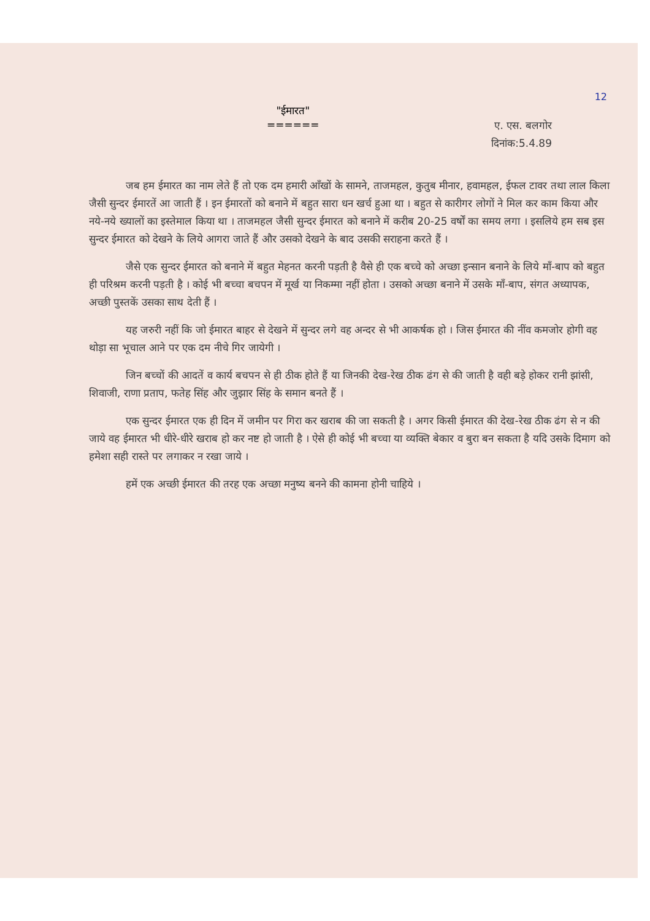12
"ईमारत"
======
ए. एस. बलगोर
दिनांक:5.4.89
जब हम ईमारत का नाम लेते हैं तो एक दम हमारी आँखों के सामने, ताजमहल, कुतुब मीनार, हवामहल, ईफल टावर तथा लाल किला जैसी सुन्दर ईमारतें आ जाती हैं । इन ईमारतों को बनाने में बहुत सारा धन खर्च हुआ था । बहुत से कारीगर लोगों ने मिल कर काम किया और नये-नये ख्यालों का इस्तेमाल किया था । ताजमहल जैसी सुन्दर ईमारत को बनाने में करीब 20-25 वर्षों का समय लगा । इसलिये हम सब इस सुन्दर ईमारत को देखने के लिये आगरा जाते हैं और उसको देखने के बाद उसकी सराहना करते हैं ।
जैसे एक सुन्दर ईमारत को बनाने में बहुत मेहनत करनी पड़ती है वैसे ही एक बच्चे को अच्छा इन्सान बनाने के लिये माँ-बाप को बहुत ही परिश्रम करनी पड़ती है । कोई भी बच्चा बचपन में मूर्ख या निकम्मा नहीं होता । उसको अच्छा बनाने में उसके माँ-बाप, संगत अध्यापक, अच्छी पुस्तकें उसका साथ देती हैं ।
यह जरुरी नहीं कि जो ईमारत बाहर से देखने में सुन्दर लगे वह अन्दर से भी आकर्षक हो । जिस ईमारत की नींव कमजोर होगी वह थोड़ा सा भूचाल आने पर एक दम नीचे गिर जायेगी ।
जिन बच्चों की आदतें व कार्य बचपन से ही ठीक होते हैं या जिनकी देख-रेख ठीक ढंग से की जाती है वही बड़े होकर रानी झांसी, शिवाजी, राणा प्रताप, फतेह सिंह और जुझार सिंह के समान बनते हैं ।
एक सुन्दर ईमारत एक ही दिन में जमीन पर गिरा कर खराब की जा सकती है । अगर किसी ईमारत की देख-रेख ठीक ढंग से न की जाये वह ईमारत भी धीरे-धीरे खराब हो कर नष्ट हो जाती है । ऐसे ही कोई भी बच्चा या व्यक्ति बेकार व बुरा बन सकता है यदि उसके दिमाग को हमेशा सही रास्ते पर लगाकर न रखा जाये ।
हमें एक अच्छी ईमारत की तरह एक अच्छा मनुष्य बनने की कामना होनी चाहिये ।